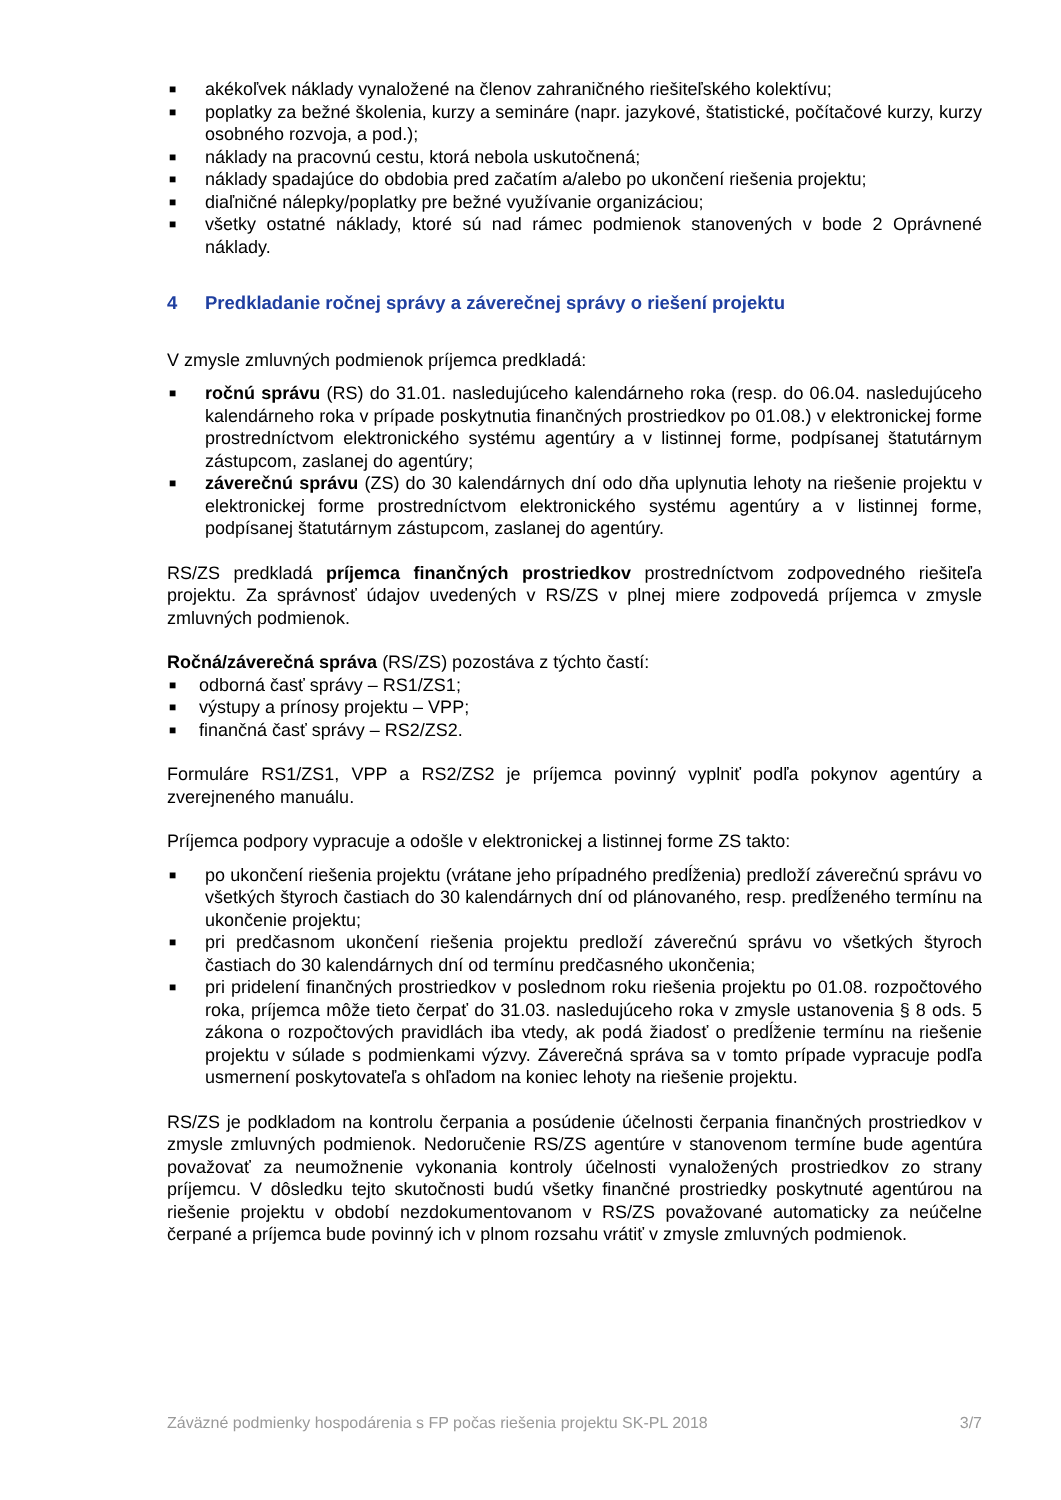■ akékoľvek náklady vynaložené na členov zahraničného riešiteľského kolektívu;
■ poplatky za bežné školenia, kurzy a semináre (napr. jazykové, štatistické, počítačové kurzy, kurzy osobného rozvoja, a pod.);
■ náklady na pracovnú cestu, ktorá nebola uskutočnená;
■ náklady spadajúce do obdobia pred začatím a/alebo po ukončení riešenia projektu;
■ diaľničné nálepky/poplatky pre bežné využívanie organizáciou;
■ všetky ostatné náklady, ktoré sú nad rámec podmienok stanovených v bode 2 Oprávnené náklady.
4 Predkladanie ročnej správy a záverečnej správy o riešení projektu
V zmysle zmluvných podmienok príjemca predkladá:
■ ročnú správu (RS) do 31.01. nasledujúceho kalendárneho roka (resp. do 06.04. nasledujúceho kalendárneho roka v prípade poskytnutia finančných prostriedkov po 01.08.) v elektronickej forme prostredníctvom elektronického systému agentúry a v listinnej forme, podpísanej štatutárnym zástupcom, zaslanej do agentúry;
■ záverečnú správu (ZS) do 30 kalendárnych dní odo dňa uplynutia lehoty na riešenie projektu v elektronickej forme prostredníctvom elektronického systému agentúry a v listinnej forme, podpísanej štatutárnym zástupcom, zaslanej do agentúry.
RS/ZS predkladá príjemca finančných prostriedkov prostredníctvom zodpovedného riešiteľa projektu. Za správnosť údajov uvedených v RS/ZS v plnej miere zodpovedá príjemca v zmysle zmluvných podmienok.
Ročná/záverečná správa (RS/ZS) pozostáva z týchto častí:
■ odborná časť správy – RS1/ZS1;
■ výstupy a prínosy projektu – VPP;
■ finančná časť správy – RS2/ZS2.
Formuláre RS1/ZS1, VPP a RS2/ZS2 je príjemca povinný vyplniť podľa pokynov agentúry a zverejneného manuálu.
Príjemca podpory vypracuje a odošle v elektronickej a listinnej forme ZS takto:
■ po ukončení riešenia projektu (vrátane jeho prípadného predĺženia) predloží záverečnú správu vo všetkých štyroch častiach do 30 kalendárnych dní od plánovaného, resp. predĺženého termínu na ukončenie projektu;
■ pri predčasnom ukončení riešenia projektu predloží záverečnú správu vo všetkých štyroch častiach do 30 kalendárnych dní od termínu predčasného ukončenia;
■ pri pridelení finančných prostriedkov v poslednom roku riešenia projektu po 01.08. rozpočtového roka, príjemca môže tieto čerpať do 31.03. nasledujúceho roka v zmysle ustanovenia § 8 ods. 5 zákona o rozpočtových pravidlách iba vtedy, ak podá žiadosť o predĺženie termínu na riešenie projektu v súlade s podmienkami výzvy. Záverečná správa sa v tomto prípade vypracuje podľa usmernení poskytovateľa s ohľadom na koniec lehoty na riešenie projektu.
RS/ZS je podkladom na kontrolu čerpania a posúdenie účelnosti čerpania finančných prostriedkov v zmysle zmluvných podmienok. Nedoručenie RS/ZS agentúre v stanovenom termíne bude agentúra považovať za neumožnenie vykonania kontroly účelnosti vynaložených prostriedkov zo strany príjemcu. V dôsledku tejto skutočnosti budú všetky finančné prostriedky poskytnuté agentúrou na riešenie projektu v období nezdokumentovanom v RS/ZS považované automaticky za neúčelne čerpané a príjemca bude povinný ich v plnom rozsahu vrátiť v zmysle zmluvných podmienok.
Záväzné podmienky hospodárenia s FP počas riešenia projektu SK-PL 2018 3/7